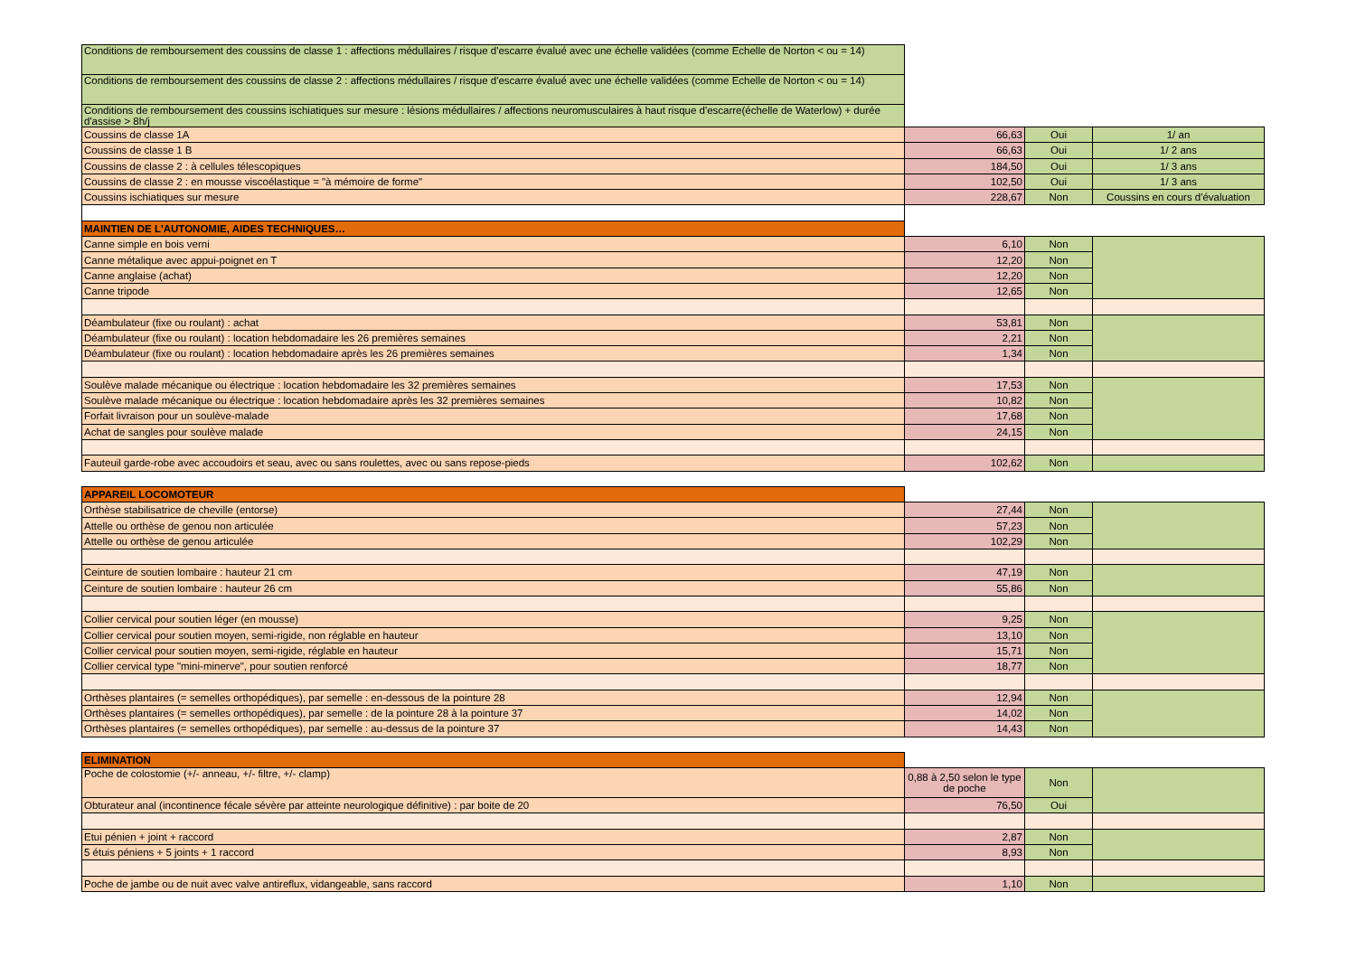| Conditions de remboursement des coussins de classe 1 : affections médullaires / risque d'escarre évalué avec une échelle validées (comme Echelle de Norton < ou = 14) | | | |
| Conditions de remboursement des coussins de classe 2 : affections médullaires / risque d'escarre évalué avec une échelle validées (comme Echelle de Norton < ou = 14) | | | |
| Conditions de remboursement des coussins ischiatiques sur mesure : lésions médullaires / affections neuromusculaires à haut risque d'escarre(échelle de Waterlow) + durée d'assise > 8h/j | | | |
| Coussins de classe 1A | 66,63 | Oui | 1/ an |
| Coussins de classe 1 B | 66,63 | Oui | 1/ 2 ans |
| Coussins de classe 2 : à cellules télescopiques | 184,50 | Oui | 1/ 3 ans |
| Coussins de classe 2 : en mousse viscoélastique = "à mémoire de forme" | 102,50 | Oui | 1/ 3 ans |
| Coussins ischiatiques sur mesure | 228,67 | Non | Coussins en cours d'évaluation |
| MAINTIEN DE L'AUTONOMIE, AIDES TECHNIQUES… | | | |
| Canne simple en bois verni | 6,10 | Non | |
| Canne métalique avec appui-poignet en T | 12,20 | Non | |
| Canne anglaise (achat) | 12,20 | Non | |
| Canne tripode | 12,65 | Non | |
| Déambulateur (fixe ou roulant) : achat | 53,81 | Non | |
| Déambulateur (fixe ou roulant) : location hebdomadaire les 26 premières semaines | 2,21 | Non | |
| Déambulateur (fixe ou roulant) : location hebdomadaire après les 26 premières semaines | 1,34 | Non | |
| Soulève malade mécanique ou électrique : location hebdomadaire les 32 premières semaines | 17,53 | Non | |
| Soulève malade mécanique ou électrique : location hebdomadaire après les 32 premières semaines | 10,82 | Non | |
| Forfait livraison pour un soulève-malade | 17,68 | Non | |
| Achat de sangles pour soulève malade | 24,15 | Non | |
| Fauteuil garde-robe avec accoudoirs et seau, avec ou sans roulettes, avec ou sans repose-pieds | 102,62 | Non | |
| APPAREIL LOCOMOTEUR | | | |
| Orthèse stabilisatrice de cheville (entorse) | 27,44 | Non | |
| Attelle ou orthèse de genou non articulée | 57,23 | Non | |
| Attelle ou orthèse de genou articulée | 102,29 | Non | |
| Ceinture de soutien lombaire : hauteur 21 cm | 47,19 | Non | |
| Ceinture de soutien lombaire : hauteur 26 cm | 55,86 | Non | |
| Collier cervical pour soutien léger (en mousse) | 9,25 | Non | |
| Collier cervical pour soutien moyen, semi-rigide, non réglable en hauteur | 13,10 | Non | |
| Collier cervical pour soutien moyen, semi-rigide, réglable en hauteur | 15,71 | Non | |
| Collier cervical type "mini-minerve", pour soutien renforcé | 18,77 | Non | |
| Orthèses plantaires (= semelles orthopédiques), par semelle : en-dessous de la pointure 28 | 12,94 | Non | |
| Orthèses plantaires (= semelles orthopédiques), par semelle : de la pointure 28 à la pointure 37 | 14,02 | Non | |
| Orthèses plantaires (= semelles orthopédiques), par semelle : au-dessus de la pointure 37 | 14,43 | Non | |
| ELIMINATION | | | |
| Poche de colostomie (+/- anneau, +/- filtre, +/- clamp) | 0,88 à 2,50 selon le type de poche | Non | |
| Obturateur anal (incontinence fécale sévère par atteinte neurologique définitive) : par boite de 20 | 76,50 | Oui | |
| Etui pénien + joint + raccord | 2,87 | Non | |
| 5 étuis péniens + 5 joints + 1 raccord | 8,93 | Non | |
| Poche de jambe ou de nuit avec valve antireflux, vidangeable, sans raccord | 1,10 | Non | |